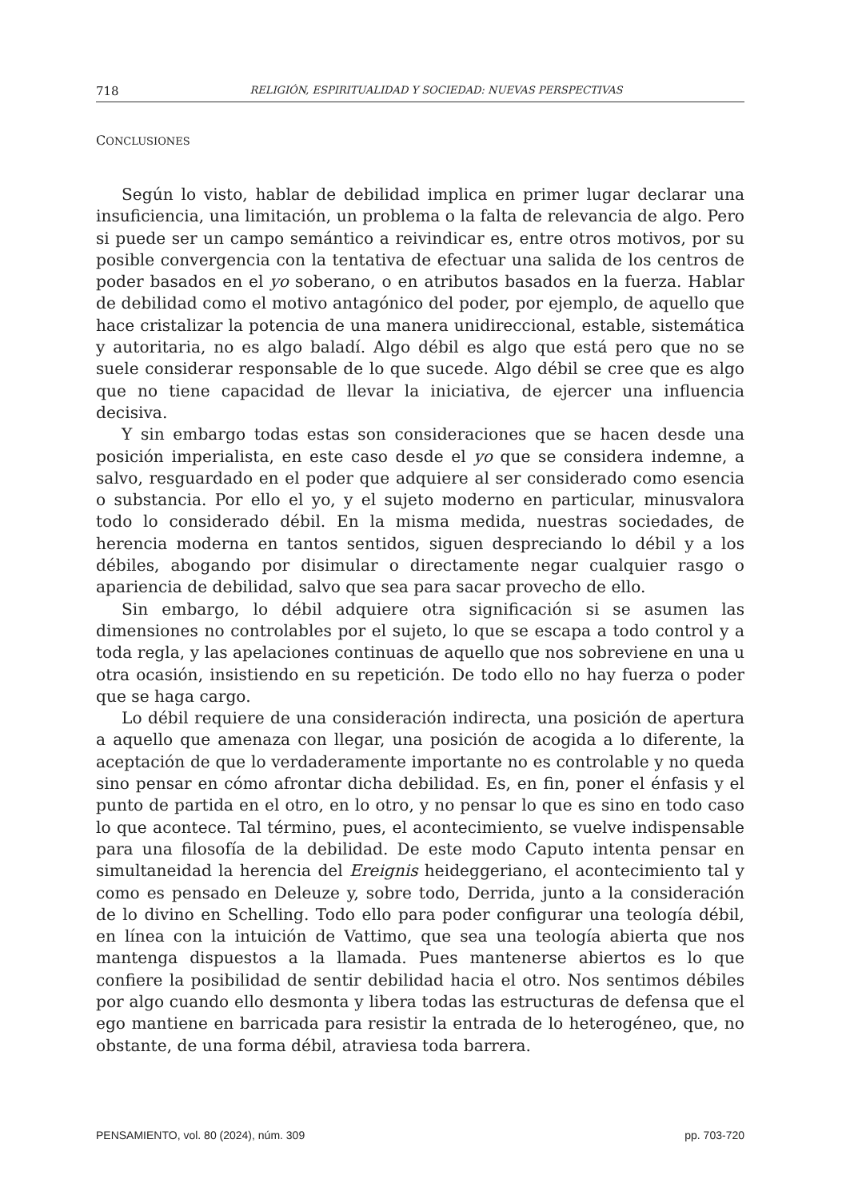718 RELIGIÓN, ESPIRITUALIDAD Y SOCIEDAD: NUEVAS PERSPECTIVAS
CONCLUSIONES
Según lo visto, hablar de debilidad implica en primer lugar declarar una insuficiencia, una limitación, un problema o la falta de relevancia de algo. Pero si puede ser un campo semántico a reivindicar es, entre otros motivos, por su posible convergencia con la tentativa de efectuar una salida de los centros de poder basados en el yo soberano, o en atributos basados en la fuerza. Hablar de debilidad como el motivo antagónico del poder, por ejemplo, de aquello que hace cristalizar la potencia de una manera unidireccional, estable, sistemática y autoritaria, no es algo baladí. Algo débil es algo que está pero que no se suele considerar responsable de lo que sucede. Algo débil se cree que es algo que no tiene capacidad de llevar la iniciativa, de ejercer una influencia decisiva.
Y sin embargo todas estas son consideraciones que se hacen desde una posición imperialista, en este caso desde el yo que se considera indemne, a salvo, resguardado en el poder que adquiere al ser considerado como esencia o substancia. Por ello el yo, y el sujeto moderno en particular, minusvalora todo lo considerado débil. En la misma medida, nuestras sociedades, de herencia moderna en tantos sentidos, siguen despreciando lo débil y a los débiles, abogando por disimular o directamente negar cualquier rasgo o apariencia de debilidad, salvo que sea para sacar provecho de ello.
Sin embargo, lo débil adquiere otra significación si se asumen las dimensiones no controlables por el sujeto, lo que se escapa a todo control y a toda regla, y las apelaciones continuas de aquello que nos sobreviene en una u otra ocasión, insistiendo en su repetición. De todo ello no hay fuerza o poder que se haga cargo.
Lo débil requiere de una consideración indirecta, una posición de apertura a aquello que amenaza con llegar, una posición de acogida a lo diferente, la aceptación de que lo verdaderamente importante no es controlable y no queda sino pensar en cómo afrontar dicha debilidad. Es, en fin, poner el énfasis y el punto de partida en el otro, en lo otro, y no pensar lo que es sino en todo caso lo que acontece. Tal término, pues, el acontecimiento, se vuelve indispensable para una filosofía de la debilidad. De este modo Caputo intenta pensar en simultaneidad la herencia del Ereignis heideggeriano, el acontecimiento tal y como es pensado en Deleuze y, sobre todo, Derrida, junto a la consideración de lo divino en Schelling. Todo ello para poder configurar una teología débil, en línea con la intuición de Vattimo, que sea una teología abierta que nos mantenga dispuestos a la llamada. Pues mantenerse abiertos es lo que confiere la posibilidad de sentir debilidad hacia el otro. Nos sentimos débiles por algo cuando ello desmonta y libera todas las estructuras de defensa que el ego mantiene en barricada para resistir la entrada de lo heterogéneo, que, no obstante, de una forma débil, atraviesa toda barrera.
PENSAMIENTO, vol. 80 (2024), núm. 309 pp. 703-720